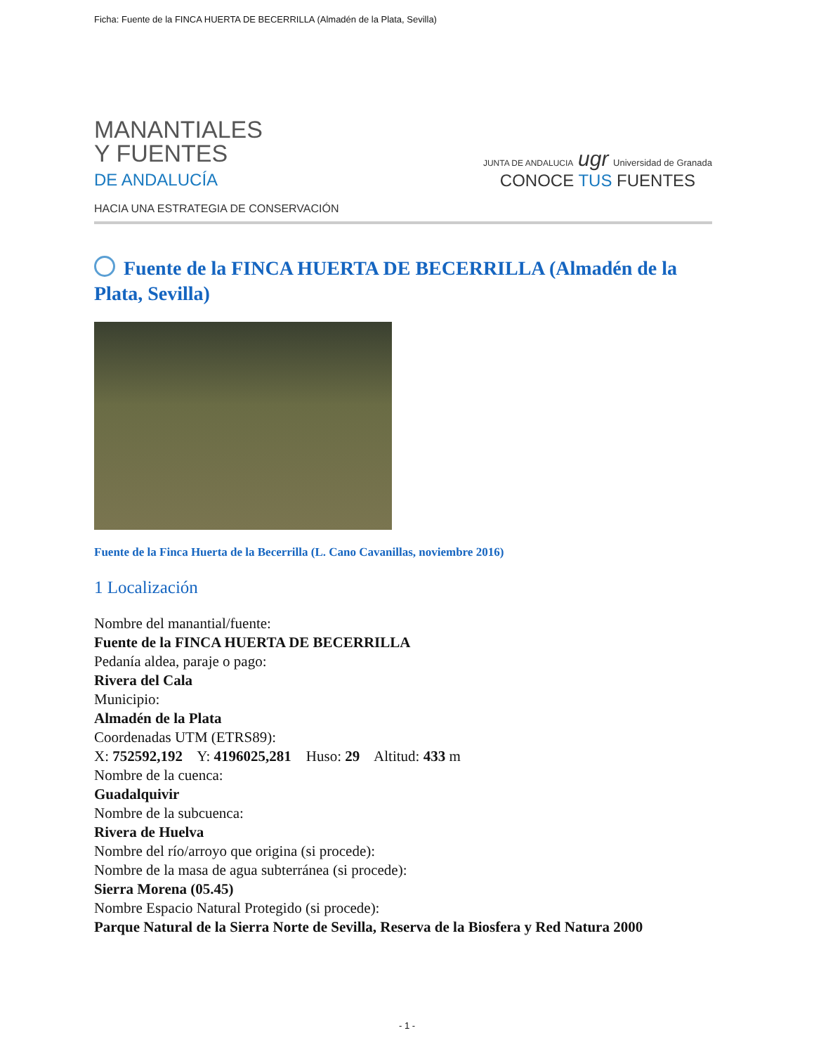Ficha: Fuente de la FINCA HUERTA DE BECERRILLA (Almadén de la Plata, Sevilla)
MANANTIALES
Y FUENTES
DE ANDALUCÍA
HACIA UNA ESTRATEGIA DE CONSERVACIÓN
JUNTA DE ANDALUCIA ugr Universidad de Granada
CONOCE TUS FUENTES
Fuente de la FINCA HUERTA DE BECERRILLA (Almadén de la Plata, Sevilla)
Fuente de la Finca Huerta de la Becerrilla (L. Cano Cavanillas, noviembre 2016)
1 Localización
Nombre del manantial/fuente:
Fuente de la FINCA HUERTA DE BECERRILLA
Pedanía aldea, paraje o pago:
Rivera del Cala
Municipio:
Almadén de la Plata
Coordenadas UTM (ETRS89):
X: 752592,192 Y: 4196025,281 Huso: 29 Altitud: 433 m
Nombre de la cuenca:
Guadalquivir
Nombre de la subcuenca:
Rivera de Huelva
Nombre del río/arroyo que origina (si procede):
Nombre de la masa de agua subterránea (si procede):
Sierra Morena (05.45)
Nombre Espacio Natural Protegido (si procede):
Parque Natural de la Sierra Norte de Sevilla, Reserva de la Biosfera y Red Natura 2000
- 1 -